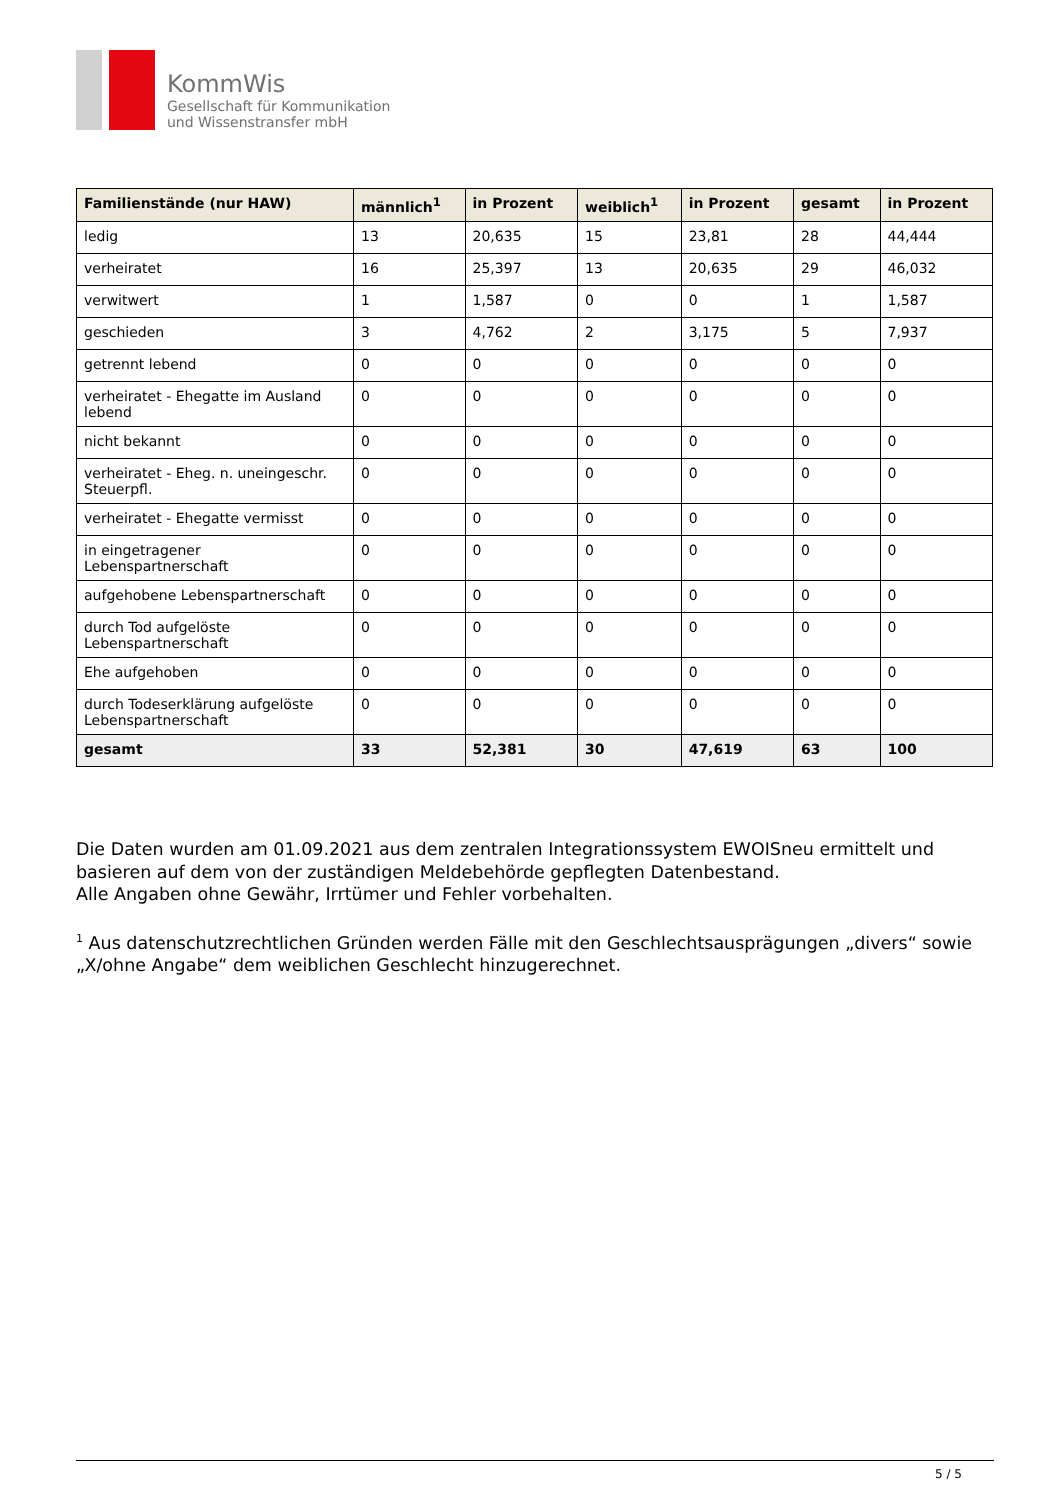KommWis
Gesellschaft für Kommunikation
und Wissenstransfer mbH
| Familienstände (nur HAW) | männlich<sup>1</sup> | in Prozent | weiblich<sup>1</sup> | in Prozent | gesamt | in Prozent |
| --- | --- | --- | --- | --- | --- | --- |
| ledig | 13 | 20,635 | 15 | 23,81 | 28 | 44,444 |
| verheiratet | 16 | 25,397 | 13 | 20,635 | 29 | 46,032 |
| verwitwert | 1 | 1,587 | 0 | 0 | 1 | 1,587 |
| geschieden | 3 | 4,762 | 2 | 3,175 | 5 | 7,937 |
| getrennt lebend | 0 | 0 | 0 | 0 | 0 | 0 |
| verheiratet - Ehegatte im Ausland lebend | 0 | 0 | 0 | 0 | 0 | 0 |
| nicht bekannt | 0 | 0 | 0 | 0 | 0 | 0 |
| verheiratet - Eheg. n. uneingeschr. Steuerpfl. | 0 | 0 | 0 | 0 | 0 | 0 |
| verheiratet - Ehegatte vermisst | 0 | 0 | 0 | 0 | 0 | 0 |
| in eingetragener Lebenspartnerschaft | 0 | 0 | 0 | 0 | 0 | 0 |
| aufgehobene Lebenspartnerschaft | 0 | 0 | 0 | 0 | 0 | 0 |
| durch Tod aufgelöste Lebenspartnerschaft | 0 | 0 | 0 | 0 | 0 | 0 |
| Ehe aufgehoben | 0 | 0 | 0 | 0 | 0 | 0 |
| durch Todeserklärung aufgelöste Lebenspartnerschaft | 0 | 0 | 0 | 0 | 0 | 0 |
| gesamt | 33 | 52,381 | 30 | 47,619 | 63 | 100 |
Die Daten wurden am 01.09.2021 aus dem zentralen Integrationssystem EWOISneu ermittelt und basieren auf dem von der zuständigen Meldebehörde gepflegten Datenbestand.
Alle Angaben ohne Gewähr, Irrtümer und Fehler vorbehalten.
<sup>1</sup> Aus datenschutzrechtlichen Gründen werden Fälle mit den Geschlechtsausprägungen „divers“ sowie „X/ohne Angabe“ dem weiblichen Geschlecht hinzugerechnet.
5 / 5